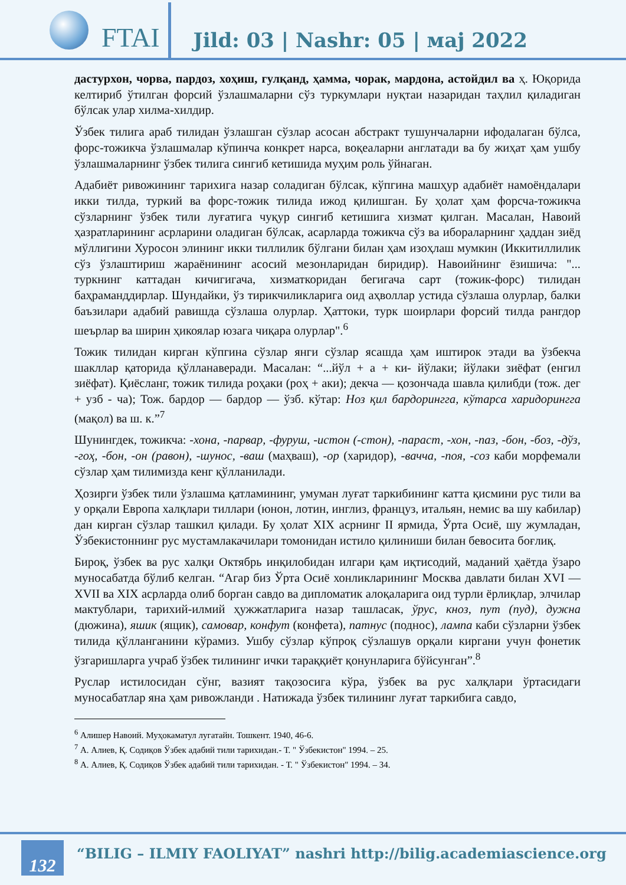FTAI
Jild: 03 | Nashr: 05 | мај 2022
дастурхон, чорва, пардоз, хоҳиш, гулқанд, ҳамма, чорак, мардона, астойдил ва ҳ. Юқорида келтириб ўтилган форсий ўзлашмаларни сўз туркумлари нуқтаи назаридан таҳлил қиладиган бўлсак улар хилма-хилдир.
Ўзбек тилига араб тилидан ўзлашган сўзлар асосан абстракт тушунчаларни ифодалаган бўлса, форс-тожикча ўзлашмалар кўпинча конкрет нарса, воқеаларни англатади ва бу жиҳат ҳам ушбу ўзлашмаларнинг ўзбек тилига сингиб кетишида муҳим роль ўйнаган.
Адабиёт ривожининг тарихига назар соладиган бўлсак, кўпгина машҳур адабиёт намоёндалари икки тилда, туркий ва форс-тожик тилида ижод қилишган. Бу ҳолат ҳам форсча-тожикча сўзларнинг ўзбек тили луғатига чуқур сингиб кетишига хизмат қилган. Масалан, Навоий ҳазратларининг асрларини оладиган бўлсак, асарларда тожикча сўз ва ибораларнинг ҳаддан зиёд мўллигини Хуросон элининг икки тиллилик бўлгани билан ҳам изоҳлаш мумкин (Иккитиллилик сўз ўзлаштириш жараёнининг асосий мезонларидан биридир). Навоийнинг ёзишича: "... туркнинг каттадан кичигигача, хизматкоридан бегигача сарт (тожик-форс) тилидан баҳраманддирлар. Шундайки, ўз тирикчиликларига оид аҳволлар устида сўзлаша олурлар, балки баъзилари адабий равишда сўзлаша олурлар. Ҳаттоки, турк шоирлари форсий тилда рангдор шеърлар ва ширин ҳикоялар юзага чиқара олурлар".<sup>6</sup>
Тожик тилидан кирган кўпгина сўзлар янги сўзлар ясашда ҳам иштирок этади ва ўзбекча шакллар қаторида қўлланаверади. Масалан: “...йўл + а + ки- йўлаки; йўлаки зиёфат (енгил зиёфат). Қиёсланг, тожик тилида роҳаки (роҳ + аки); декча — қозончада шавла қилибди (тож. дег + узб - ча); Тож. бардор — бардор — ўзб. кўтар: Ноз қил бардорингга, кўтарса харидорингга (мақол) ва ш. к.”<sup>7</sup>
Шунингдек, тожикча: -хона, -парвар, -фуруш, -истон (-стон), -параст, -хон, -паз, -бон, -боз, -дўз, -гоҳ, -бон, -он (равон), -шунос, -ваш (маҳваш), -ор (харидор), -вачча, -поя, -соз каби морфемали сўзлар ҳам тилимизда кенг қўлланилади.
Ҳозирги ўзбек тили ўзлашма қатламининг, умуман луғат таркибининг катта қисмини рус тили ва у орқали Европа халқлари тиллари (юнон, лотин, инглиз, француз, итальян, немис ва шу кабилар) дан кирган сўзлар ташкил қилади. Бу ҳолат XIX асрнинг II ярмида, Ўрта Осиё, шу жумладан, Ўзбекистоннинг рус мустамлакачилари томонидан истило қилиниши билан бевосита боғлиқ.
Бироқ, ўзбек ва рус халқи Октябрь инқилобидан илгари қам иқтисодий, маданий ҳаётда ўзаро муносабатда бўлиб келган. “Агар биз Ўрта Осиё хонликларининг Москва давлати билан XVI — XVII ва XIX асрларда олиб борган савдо ва дипломатик алоқаларига оид турли ёрлиқлар, элчилар мактублари, тарихий-илмий ҳужжатларига назар ташласак, ўрус, кноз, пут (пуд), дужна (дюжина), яшик (ящик), самовар, конфут (конфета), патнус (поднос), лампа каби сўзларни ўзбек тилида қўлланганини кўрамиз. Ушбу сўзлар кўпроқ сўзлашув орқали киргани учун фонетик ўзгаришларга учраб ўзбек тилининг ички тараққиёт қонунларига бўйсунган”.<sup>8</sup>
Руслар истилосидан сўнг, вазият тақозосига кўра, ўзбек ва рус халқлари ўртасидаги муносабатлар яна ҳам ривожланди . Натижада ўзбек тилининг луғат таркибига савдо,
<sup>6</sup> Алишер Навоий. Муҳокаматул лугатайн. Тошкент. 1940, 46-6.
<sup>7</sup> А. Алиев, Қ. Содиқов Ўзбек адабий тили тарихидан.- Т. " Ўзбекистон" 1994. – 25.
<sup>8</sup> А. Алиев, Қ. Содиқов Ўзбек адабий тили тарихидан. - Т. " Ўзбекистон" 1994. – 34.
132
“BILIG – ILMIY FAOLIYAT” nashri http://bilig.academiascience.org